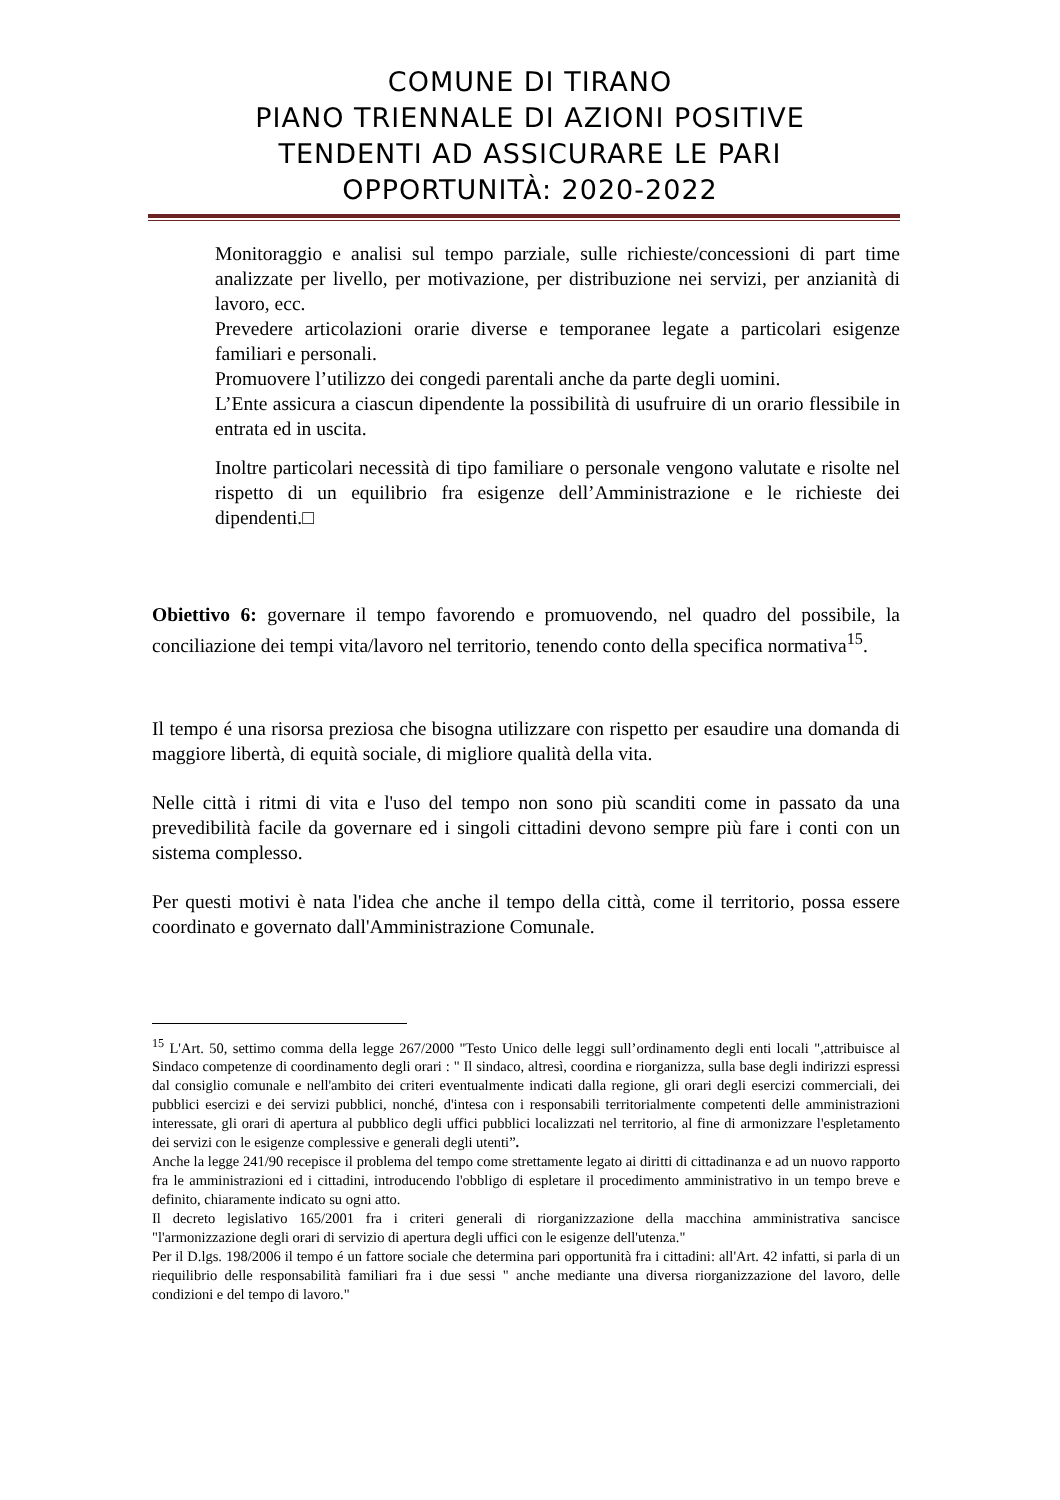COMUNE DI TIRANO
PIANO TRIENNALE DI AZIONI POSITIVE
TENDENTI AD ASSICURARE LE PARI
OPPORTUNITÀ: 2020-2022
Monitoraggio e analisi sul tempo parziale, sulle richieste/concessioni di part time analizzate per livello, per motivazione, per distribuzione nei servizi, per anzianità di lavoro, ecc.
Prevedere articolazioni orarie diverse e temporanee legate a particolari esigenze familiari e personali.
Promuovere l’utilizzo dei congedi parentali anche da parte degli uomini.
L’Ente assicura a ciascun dipendente la possibilità di usufruire di un orario flessibile in entrata ed in uscita.
Inoltre particolari necessità di tipo familiare o personale vengono valutate e risolte nel rispetto di un equilibrio fra esigenze dell’Amministrazione e le richieste dei dipendenti.□
Obiettivo 6: governare il tempo favorendo e promuovendo, nel quadro del possibile, la conciliazione dei tempi vita/lavoro nel territorio, tenendo conto della specifica normativa<sup>15</sup>.
Il tempo é una risorsa preziosa che bisogna utilizzare con rispetto per esaudire una domanda di maggiore libertà, di equità sociale, di migliore qualità della vita.
Nelle città i ritmi di vita e l'uso del tempo non sono più scanditi come in passato da una prevedibilità facile da governare ed i singoli cittadini devono sempre più fare i conti con un sistema complesso.
Per questi motivi è nata l'idea che anche il tempo della città, come il territorio, possa essere coordinato e governato dall'Amministrazione Comunale.
<sup>15</sup> L'Art. 50, settimo comma della legge 267/2000 "Testo Unico delle leggi sull’ordinamento degli enti locali ",attribuisce al Sindaco competenze di coordinamento degli orari : " Il sindaco, altresì, coordina e riorganizza, sulla base degli indirizzi espressi dal consiglio comunale e nell'ambito dei criteri eventualmente indicati dalla regione, gli orari degli esercizi commerciali, dei pubblici esercizi e dei servizi pubblici, nonché, d'intesa con i responsabili territorialmente competenti delle amministrazioni interessate, gli orari di apertura al pubblico degli uffici pubblici localizzati nel territorio, al fine di armonizzare l'espletamento dei servizi con le esigenze complessive e generali degli utenti”.
Anche la legge 241/90 recepisce il problema del tempo come strettamente legato ai diritti di cittadinanza e ad un nuovo rapporto fra le amministrazioni ed i cittadini, introducendo l'obbligo di espletare il procedimento amministrativo in un tempo breve e definito, chiaramente indicato su ogni atto.
Il decreto legislativo 165/2001 fra i criteri generali di riorganizzazione della macchina amministrativa sancisce "l'armonizzazione degli orari di servizio di apertura degli uffici con le esigenze dell'utenza."
Per il D.lgs. 198/2006 il tempo é un fattore sociale che determina pari opportunità fra i cittadini: all'Art. 42 infatti, si parla di un riequilibrio delle responsabilità familiari fra i due sessi " anche mediante una diversa riorganizzazione del lavoro, delle condizioni e del tempo di lavoro."